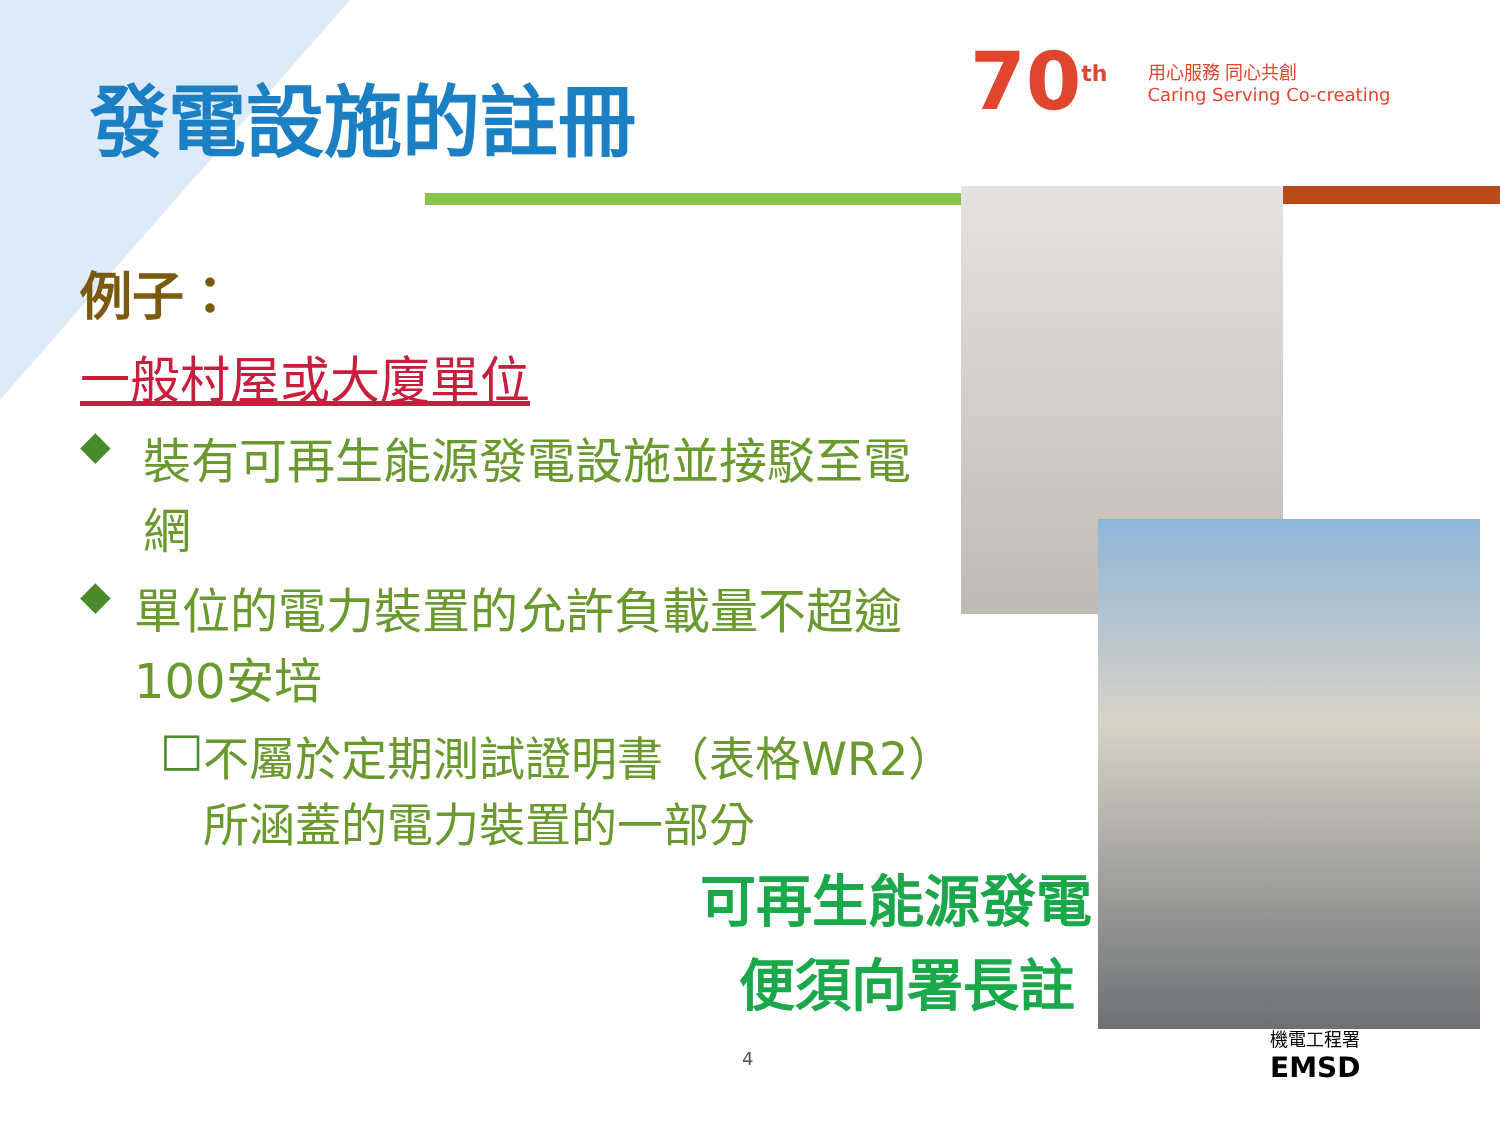發電設施的註冊
70<sup>th</sup> 用心服務 同心共創
Caring Serving Co-creating
例子：
一般村屋或大廈單位
◆ 裝有可再生能源發電設施並接駁至電網
◆ 單位的電力裝置的允許負載量不超逾100安培
□ 不屬於定期測試證明書（表格WR2）所涵蓋的電力裝置的一部分
可再生能源發電
便須向署長註
4
機電工程署
EMSD